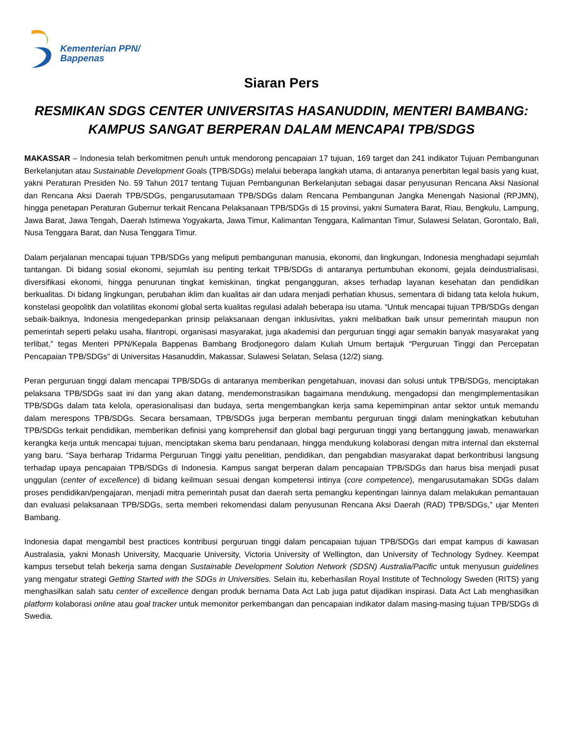Kementerian PPN/
Bappenas
Siaran Pers
RESMIKAN SDGS CENTER UNIVERSITAS HASANUDDIN, MENTERI BAMBANG: KAMPUS SANGAT BERPERAN DALAM MENCAPAI TPB/SDGS
MAKASSAR – Indonesia telah berkomitmen penuh untuk mendorong pencapaian 17 tujuan, 169 target dan 241 indikator Tujuan Pembangunan Berkelanjutan atau Sustainable Development Goals (TPB/SDGs) melalui beberapa langkah utama, di antaranya penerbitan legal basis yang kuat, yakni Peraturan Presiden No. 59 Tahun 2017 tentang Tujuan Pembangunan Berkelanjutan sebagai dasar penyusunan Rencana Aksi Nasional dan Rencana Aksi Daerah TPB/SDGs, pengarusutamaan TPB/SDGs dalam Rencana Pembangunan Jangka Menengah Nasional (RPJMN), hingga penetapan Peraturan Gubernur terkait Rencana Pelaksanaan TPB/SDGs di 15 provinsi, yakni Sumatera Barat, Riau, Bengkulu, Lampung, Jawa Barat, Jawa Tengah, Daerah Istimewa Yogyakarta, Jawa Timur, Kalimantan Tenggara, Kalimantan Timur, Sulawesi Selatan, Gorontalo, Bali, Nusa Tenggara Barat, dan Nusa Tenggara Timur.
Dalam perjalanan mencapai tujuan TPB/SDGs yang meliputi pembangunan manusia, ekonomi, dan lingkungan, Indonesia menghadapi sejumlah tantangan. Di bidang sosial ekonomi, sejumlah isu penting terkait TPB/SDGs di antaranya pertumbuhan ekonomi, gejala deindustrialisasi, diversifikasi ekonomi, hingga penurunan tingkat kemiskinan, tingkat pengangguran, akses terhadap layanan kesehatan dan pendidikan berkualitas. Di bidang lingkungan, perubahan iklim dan kualitas air dan udara menjadi perhatian khusus, sementara di bidang tata kelola hukum, konstelasi geopolitik dan volatilitas ekonomi global serta kualitas regulasi adalah beberapa isu utama. “Untuk mencapai tujuan TPB/SDGs dengan sebaik-baiknya, Indonesia mengedepankan prinsip pelaksanaan dengan inklusivitas, yakni melibatkan baik unsur pemerintah maupun non pemerintah seperti pelaku usaha, filantropi, organisasi masyarakat, juga akademisi dan perguruan tinggi agar semakin banyak masyarakat yang terlibat,” tegas Menteri PPN/Kepala Bappenas Bambang Brodjonegoro dalam Kuliah Umum bertajuk “Perguruan Tinggi dan Percepatan Pencapaian TPB/SDGs” di Universitas Hasanuddin, Makassar, Sulawesi Selatan, Selasa (12/2) siang.
Peran perguruan tinggi dalam mencapai TPB/SDGs di antaranya memberikan pengetahuan, inovasi dan solusi untuk TPB/SDGs, menciptakan pelaksana TPB/SDGs saat ini dan yang akan datang, mendemonstrasikan bagaimana mendukung, mengadopsi dan mengimplementasikan TPB/SDGs dalam tata kelola, operasionalisasi dan budaya, serta mengembangkan kerja sama kepemimpinan antar sektor untuk memandu dalam merespons TPB/SDGs. Secara bersamaan, TPB/SDGs juga berperan membantu perguruan tinggi dalam meningkatkan kebutuhan TPB/SDGs terkait pendidikan, memberikan definisi yang komprehensif dan global bagi perguruan tinggi yang bertanggung jawab, menawarkan kerangka kerja untuk mencapai tujuan, menciptakan skema baru pendanaan, hingga mendukung kolaborasi dengan mitra internal dan eksternal yang baru. “Saya berharap Tridarma Perguruan Tinggi yaitu penelitian, pendidikan, dan pengabdian masyarakat dapat berkontribusi langsung terhadap upaya pencapaian TPB/SDGs di Indonesia. Kampus sangat berperan dalam pencapaian TPB/SDGs dan harus bisa menjadi pusat unggulan (center of excellence) di bidang keilmuan sesuai dengan kompetensi intinya (core competence), mengarusutamakan SDGs dalam proses pendidikan/pengajaran, menjadi mitra pemerintah pusat dan daerah serta pemangku kepentingan lainnya dalam melakukan pemantauan dan evaluasi pelaksanaan TPB/SDGs, serta memberi rekomendasi dalam penyusunan Rencana Aksi Daerah (RAD) TPB/SDGs,” ujar Menteri Bambang.
Indonesia dapat mengambil best practices kontribusi perguruan tinggi dalam pencapaian tujuan TPB/SDGs dari empat kampus di kawasan Australasia, yakni Monash University, Macquarie University, Victoria University of Wellington, dan University of Technology Sydney. Keempat kampus tersebut telah bekerja sama dengan Sustainable Development Solution Network (SDSN) Australia/Pacific untuk menyusun guidelines yang mengatur strategi Getting Started with the SDGs in Universities. Selain itu, keberhasilan Royal Institute of Technology Sweden (RITS) yang menghasilkan salah satu center of excellence dengan produk bernama Data Act Lab juga patut dijadikan inspirasi. Data Act Lab menghasilkan platform kolaborasi online atau goal tracker untuk memonitor perkembangan dan pencapaian indikator dalam masing-masing tujuan TPB/SDGs di Swedia.